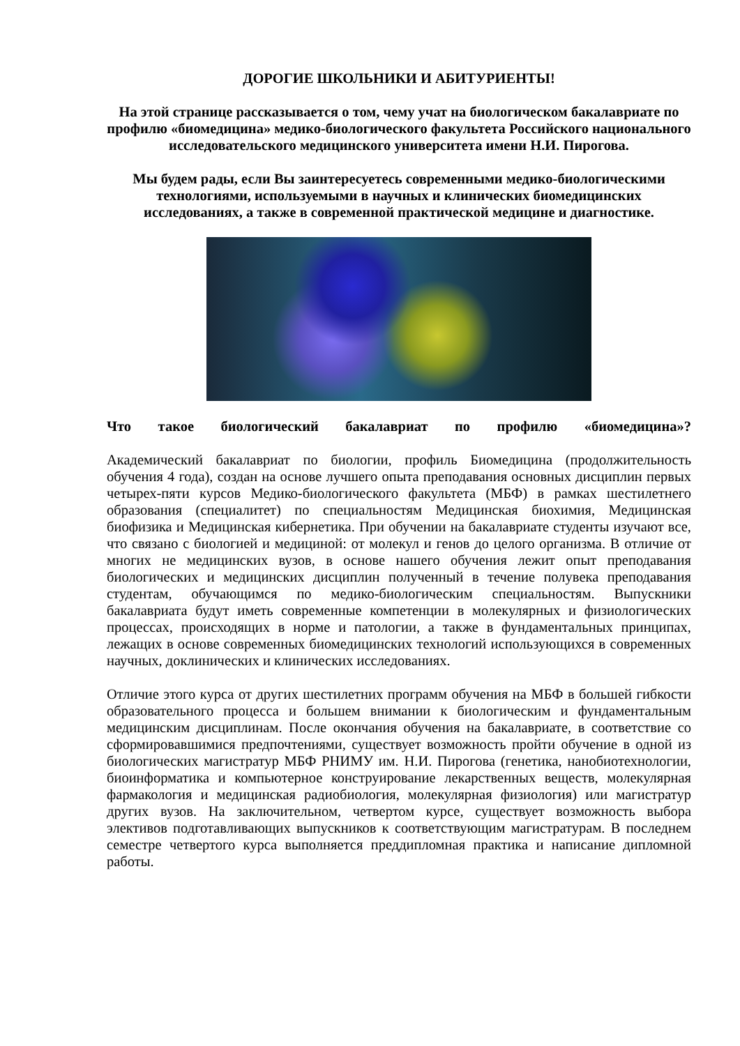ДОРОГИЕ ШКОЛЬНИКИ И АБИТУРИЕНТЫ!
На этой странице рассказывается о том, чему учат на биологическом бакалавриате по профилю «биомедицина» медико-биологического факультета Российского национального исследовательского медицинского университета имени Н.И. Пирогова.
Мы будем рады, если Вы заинтересуетесь современными медико-биологическими технологиями, используемыми в научных и клинических биомедицинских исследованиях, а также в современной практической медицине и диагностике.
Что такое биологический бакалавриат по профилю «биомедицина»?
Академический бакалавриат по биологии, профиль Биомедицина (продолжительность обучения 4 года), создан на основе лучшего опыта преподавания основных дисциплин первых четырех-пяти курсов Медико-биологического факультета (МБФ) в рамках шестилетнего образования (специалитет) по специальностям Медицинская биохимия, Медицинская биофизика и Медицинская кибернетика. При обучении на бакалавриате студенты изучают все, что связано с биологией и медициной: от молекул и генов до целого организма. В отличие от многих не медицинских вузов, в основе нашего обучения лежит опыт преподавания биологических и медицинских дисциплин полученный в течение полувека преподавания студентам, обучающимся по медико-биологическим специальностям. Выпускники бакалавриата будут иметь современные компетенции в молекулярных и физиологических процессах, происходящих в норме и патологии, а также в фундаментальных принципах, лежащих в основе современных биомедицинских технологий использующихся в современных научных, доклинических и клинических исследованиях.
Отличие этого курса от других шестилетних программ обучения на МБФ в большей гибкости образовательного процесса и большем внимании к биологическим и фундаментальным медицинским дисциплинам. После окончания обучения на бакалавриате, в соответствие со сформировавшимися предпочтениями, существует возможность пройти обучение в одной из биологических магистратур МБФ РНИМУ им. Н.И. Пирогова (генетика, нанобиотехнологии, биоинформатика и компьютерное конструирование лекарственных веществ, молекулярная фармакология и медицинская радиобиология, молекулярная физиология) или магистратур других вузов. На заключительном, четвертом курсе, существует возможность выбора элективов подготавливающих выпускников к соответствующим магистратурам. В последнем семестре четвертого курса выполняется преддипломная практика и написание дипломной работы.